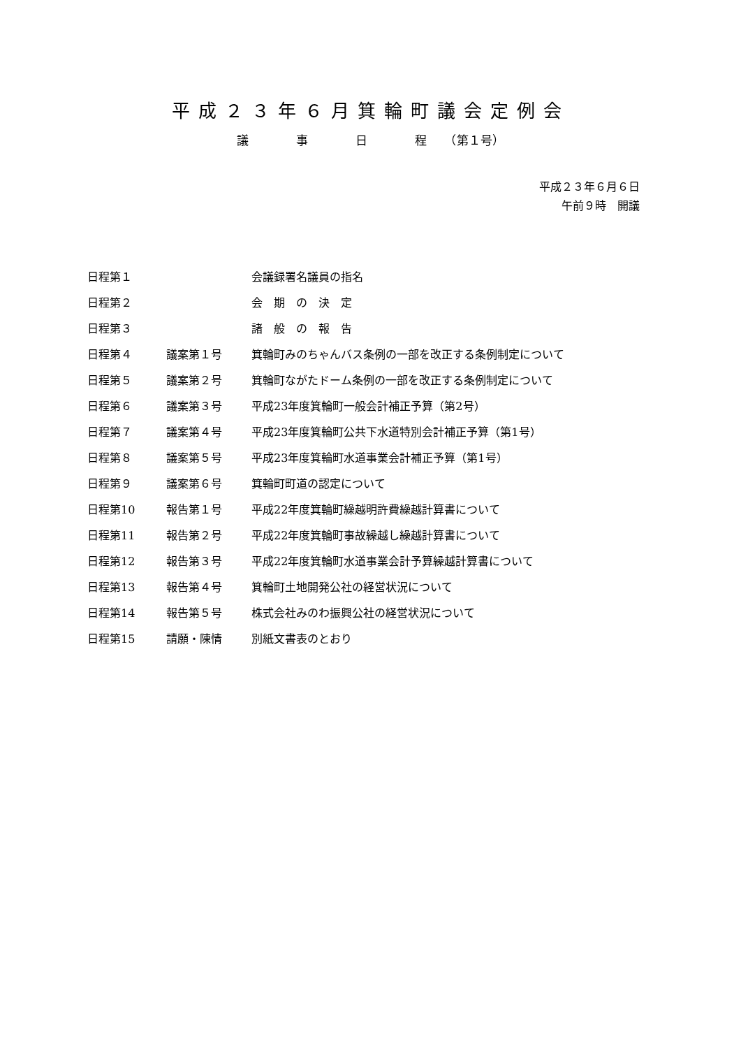平成２３年６月箕輪町議会定例会
議　　　　事　　　　日　　　　程　　（第１号）
平成２３年６月６日
午前９時　開議
| 日程第１ | | 会議録署名議員の指名 |
| 日程第２ | | 会 期 の 決 定 |
| 日程第３ | | 諸 般 の 報 告 |
| 日程第４ | 議案第１号 | 箕輪町みのちゃんバス条例の一部を改正する条例制定について |
| 日程第５ | 議案第２号 | 箕輪町ながたドーム条例の一部を改正する条例制定について |
| 日程第６ | 議案第３号 | 平成23年度箕輪町一般会計補正予算（第2号） |
| 日程第７ | 議案第４号 | 平成23年度箕輪町公共下水道特別会計補正予算（第1号） |
| 日程第８ | 議案第５号 | 平成23年度箕輪町水道事業会計補正予算（第1号） |
| 日程第９ | 議案第６号 | 箕輪町町道の認定について |
| 日程第10 | 報告第１号 | 平成22年度箕輪町繰越明許費繰越計算書について |
| 日程第11 | 報告第２号 | 平成22年度箕輪町事故繰越し繰越計算書について |
| 日程第12 | 報告第３号 | 平成22年度箕輪町水道事業会計予算繰越計算書について |
| 日程第13 | 報告第４号 | 箕輪町土地開発公社の経営状況について |
| 日程第14 | 報告第５号 | 株式会社みのわ振興公社の経営状況について |
| 日程第15 | 請願・陳情 | 別紙文書表のとおり |